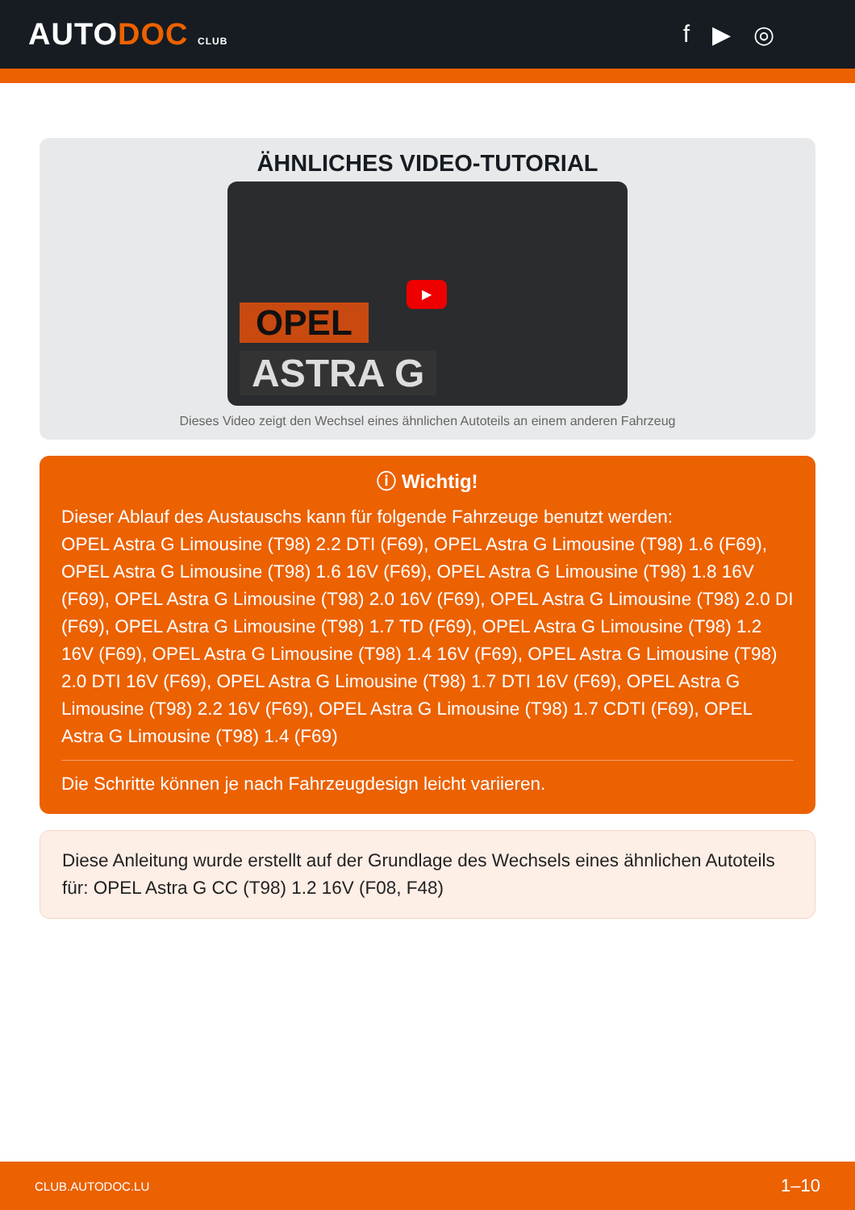AUTODOC CLUB
f ▶ ◎
ÄHNLICHES VIDEO-TUTORIAL
▶
OPEL
ASTRA G
Dieses Video zeigt den Wechsel eines ähnlichen Autoteils an einem anderen Fahrzeug
ⓘ Wichtig!
Dieser Ablauf des Austauschs kann für folgende Fahrzeuge benutzt werden:
OPEL Astra G Limousine (T98) 2.2 DTI (F69), OPEL Astra G Limousine (T98) 1.6 (F69), OPEL Astra G Limousine (T98) 1.6 16V (F69), OPEL Astra G Limousine (T98) 1.8 16V (F69), OPEL Astra G Limousine (T98) 2.0 16V (F69), OPEL Astra G Limousine (T98) 2.0 DI (F69), OPEL Astra G Limousine (T98) 1.7 TD (F69), OPEL Astra G Limousine (T98) 1.2 16V (F69), OPEL Astra G Limousine (T98) 1.4 16V (F69), OPEL Astra G Limousine (T98) 2.0 DTI 16V (F69), OPEL Astra G Limousine (T98) 1.7 DTI 16V (F69), OPEL Astra G Limousine (T98) 2.2 16V (F69), OPEL Astra G Limousine (T98) 1.7 CDTI (F69), OPEL Astra G Limousine (T98) 1.4 (F69)
Die Schritte können je nach Fahrzeugdesign leicht variieren.
Diese Anleitung wurde erstellt auf der Grundlage des Wechsels eines ähnlichen Autoteils für: OPEL Astra G CC (T98) 1.2 16V (F08, F48)
CLUB.AUTODOC.LU 1–10